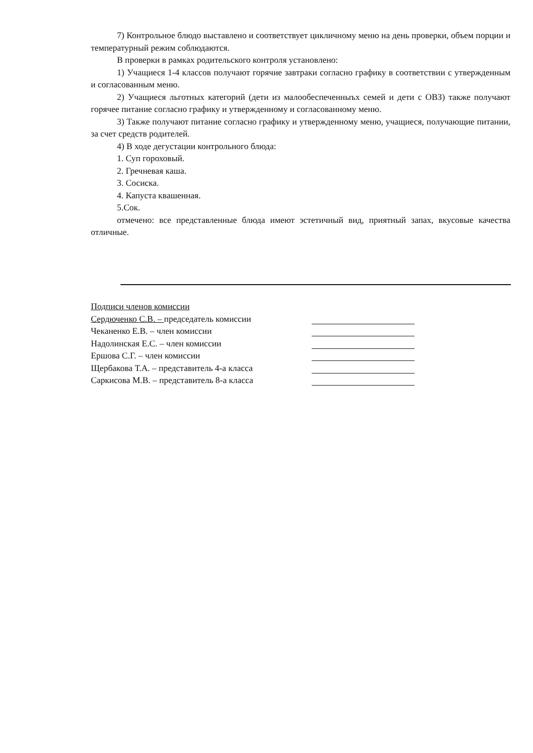7) Контрольное блюдо выставлено и соответствует цикличному меню на день проверки, объем порции и температурный режим соблюдаются.
В проверки в рамках родительского контроля установлено:
1) Учащиеся 1-4 классов получают горячие завтраки согласно графику в соответствии с утвержденным и согласованным меню.
2) Учащиеся льготных категорий (дети из малообеспеченныъх семей и дети с ОВЗ) также получают горячее питание согласно графику и утвержденному и согласованному меню.
3) Также получают питание согласно графику и утвержденному меню, учащиеся, получающие питании, за счет средств родителей.
4) В ходе дегустации контрольного блюда:
1. Суп гороховый.
2. Гречневая каша.
3. Сосиска.
4. Капуста квашенная.
5.Сок.
отмечено: все представленные блюда имеют эстетичный вид, приятный запах, вкусовые качества отличные.
Подписи членов комиссии
Сердюченко С.В. – председатель комиссии
Чеканенко Е.В. – член комиссии
Надолинская Е.С. – член комиссии
Ершова С.Г. – член комиссии
Щербакова Т.А. – представитель 4-а класса
Саркисова М.В. – представитель 8-а класса